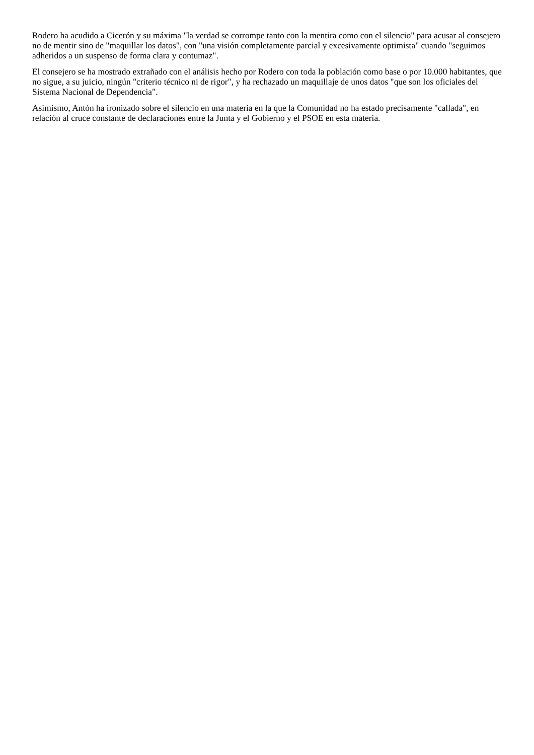Rodero ha acudido a Cicerón y su máxima "la verdad se corrompe tanto con la mentira como con el silencio" para acusar al consejero no de mentir sino de "maquillar los datos", con "una visión completamente parcial y excesivamente optimista" cuando "seguimos adheridos a un suspenso de forma clara y contumaz".
El consejero se ha mostrado extrañado con el análisis hecho por Rodero con toda la población como base o por 10.000 habitantes, que no sigue, a su juicio, ningún "criterio técnico ni de rigor", y ha rechazado un maquillaje de unos datos "que son los oficiales del Sistema Nacional de Dependencia".
Asimismo, Antón ha ironizado sobre el silencio en una materia en la que la Comunidad no ha estado precisamente "callada", en relación al cruce constante de declaraciones entre la Junta y el Gobierno y el PSOE en esta materia.